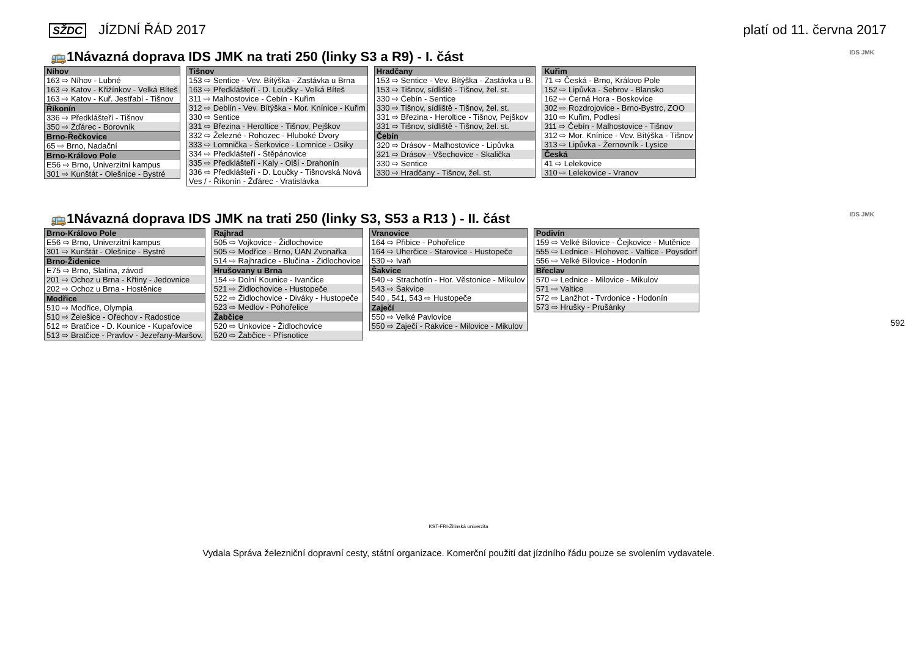SŽDC JÍZDNÍ ŘÁD 2017 platí od 11. června 2017
🚌1Návazná doprava IDS JMK na trati 250 (linky S3 a R9) - I. část IDS JMK
| Níhov |
| --- |
| 163 ⇨ Níhov - Lubné |
| 163 ⇨ Katov - Křižínkov - Velká Bíteš |
| 163 ⇨ Katov - Kuř. Jestřabí - Tišnov |
| Říkonín |
| 336 ⇨ Předklášteří - Tišnov |
| 350 ⇨ Žďárec - Borovník |
| Brno-Řečkovice |
| 65 ⇨ Brno, Nadační |
| Brno-Královo Pole |
| E56 ⇨ Brno, Univerzitní kampus |
| 301 ⇨ Kunštát - Olešnice - Bystré |
| Tišnov |
| --- |
| 153 ⇨ Sentice - Vev. Bítýška - Zastávka u Brna |
| 163 ⇨ Předklášteří - D. Loučky - Velká Bíteš |
| 311 ⇨ Malhostovice - Čebín - Kuřim |
| 312 ⇨ Deblín - Vev. Bítýška - Mor. Knínice - Kuřim |
| 330 ⇨ Sentice |
| 331 ⇨ Březina - Heroltice - Tišnov, Pejškov |
| 332 ⇨ Železné - Rohozec - Hluboké Dvory |
| 333 ⇨ Lomnička - Šerkovice - Lomnice - Osiky |
| 334 ⇨ Předklášteří - Štěpánovice |
| 335 ⇨ Předklášteří - Kaly - Olší - Drahonín |
| 336 ⇨ Předklášteří - D. Loučky - Tišnovská Nová Ves / - Říkonín - Žďárec - Vratislávka |
| Hradčany |
| --- |
| 153 ⇨ Sentice - Vev. Bítýška - Zastávka u B. |
| 153 ⇨ Tišnov, sídliště - Tišnov, žel. st. |
| 330 ⇨ Čebín - Sentice |
| 330 ⇨ Tišnov, sídliště - Tišnov, žel. st. |
| 331 ⇨ Březina - Heroltice - Tišnov, Pejškov |
| 331 ⇨ Tišnov, sídliště - Tišnov, žel. st. |
| Čebín |
| 320 ⇨ Drásov - Malhostovice - Lipůvka |
| 321 ⇨ Drásov - Všechovice - Skalička |
| 330 ⇨ Sentice |
| 330 ⇨ Hradčany - Tišnov, žel. st. |
| Kuřim |
| --- |
| 71 ⇨ Česká - Brno, Královo Pole |
| 152 ⇨ Lipůvka - Šebrov - Blansko |
| 162 ⇨ Černá Hora - Boskovice |
| 302 ⇨ Rozdrojovice - Brno-Bystrc, ZOO |
| 310 ⇨ Kuřim, Podlesí |
| 311 ⇨ Čebín - Malhostovice - Tišnov |
| 312 ⇨ Mor. Knínice - Vev. Bítýška - Tišnov |
| 313 ⇨ Lipůvka - Žernovník - Lysice |
| Česká |
| 41 ⇨ Lelekovice |
| 310 ⇨ Lelekovice - Vranov |
🚌1Návazná doprava IDS JMK na trati 250 (linky S3, S53 a R13 ) - II. část IDS JMK
| Brno-Královo Pole |
| --- |
| E56 ⇨ Brno, Univerzitní kampus |
| 301 ⇨ Kunštát - Olešnice - Bystré |
| Brno-Židenice |
| E75 ⇨ Brno, Slatina, závod |
| 201 ⇨ Ochoz u Brna - Křtiny - Jedovnice |
| 202 ⇨ Ochoz u Brna - Hostěnice |
| Modřice |
| 510 ⇨ Modřice, Olympia |
| 510 ⇨ Želešice - Ořechov - Radostice |
| 512 ⇨ Bratčice - D. Kounice - Kupařovice |
| 513 ⇨ Bratčice - Pravlov - Jezeřany-Maršov. |
| Rajhrad |
| --- |
| 505 ⇨ Vojkovice - Židlochovice |
| 505 ⇨ Modřice - Brno, ÚAN Zvonařka |
| 514 ⇨ Rajhradice - Blučina - Židlochovice |
| Hrušovany u Brna |
| 154 ⇨ Dolní Kounice - Ivančice |
| 521 ⇨ Židlochovice - Hustopeče |
| 522 ⇨ Židlochovice - Diváky - Hustopeče |
| 523 ⇨ Medlov - Pohořelice |
| Žabčice |
| 520 ⇨ Unkovice - Židlochovice |
| 520 ⇨ Žabčice - Přísnotice |
| Vranovice |
| --- |
| 164 ⇨ Přibice - Pohořelice |
| 164 ⇨ Uherčice - Starovice - Hustopeče |
| 530 ⇨ Ivaň |
| Šakvice |
| 540 ⇨ Strachotín - Hor. Věstonice - Mikulov |
| 543 ⇨ Šakvice |
| 540 , 541, 543 ⇨ Hustopeče |
| Zaječí |
| 550 ⇨ Velké Pavlovice |
| 550 ⇨ Zaječí - Rakvice - Milovice - Mikulov |
| Podivín |
| --- |
| 159 ⇨ Velké Bílovice - Čejkovice - Mutěnice |
| 555 ⇨ Lednice - Hlohovec - Valtice - Poysdorf |
| 556 ⇨ Velké Bílovice - Hodonín |
| Břeclav |
| 570 ⇨ Lednice - Milovice - Mikulov |
| 571 ⇨ Valtice |
| 572 ⇨ Lanžhot - Tvrdonice - Hodonín |
| 573 ⇨ Hrušky - Prušánky |
592
KST-FRI-Žilinská univerzita
Vydala Správa železniční dopravní cesty, státní organizace. Komerční použití dat jízdního řádu pouze se svolením vydavatele.